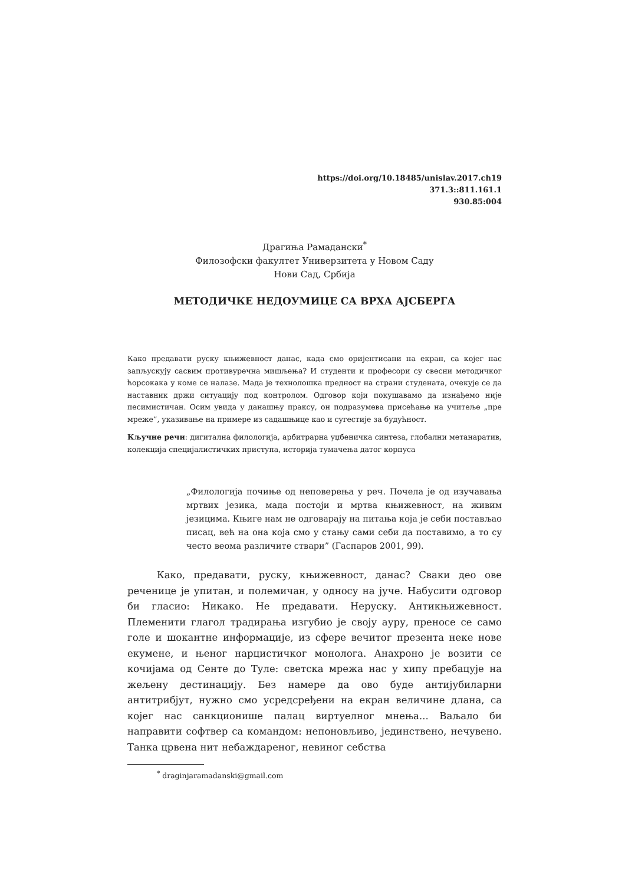https://doi.org/10.18485/unislav.2017.ch19
371.3::811.161.1
930.85:004
Драгиња Рамадански<sup>*</sup>
Филозофски факултет Универзитета у Новом Саду
Нови Сад, Србија
МЕТОДИЧКЕ НЕДОУМИЦЕ СА ВРХА АЈСБЕРГА
Како предавати руску књижевност данас, када смо оријентисани на екран, са којег нас запљускују сасвим противуречна мишљења? И студенти и професори су свесни методичког ћорсокака у коме се налазе. Мада је технолошка предност на страни студената, очекује се да наставник држи ситуацију под контролом. Одговор који покушавамо да изнађемо није песимистичан. Осим увида у данашњу праксу, он подразумева присећање на учитеље „пре мреже”, указивање на примере из садашњице као и сугестије за будућност.
Кључне речи: дигитална филологија, арбитрарна уџбеничка синтеза, глобални метанаратив, колекција специјалистичких приступа, историја тумачења датог корпуса
„Филологија почиње од неповерења у реч. Почела је од изучавања мртвих језика, мада постоји и мртва књижевност, на живим језицима. Књиге нам не одговарају на питања која је себи постављао писац, већ на она која смо у стању сами себи да поставимо, а то су често веома различите ствари” (Гаспаров 2001, 99).
Како, предавати, руску, књижевност, данас? Сваки део ове реченице је упитан, и полемичан, у односу на јуче. Набусити одговор би гласио: Никако. Не предавати. Неруску. Антикњижевност. Племенити глагол традирања изгубио је своју ауру, преносе се само голе и шокантне информације, из сфере вечитог презента неке нове екумене, и њеног нарцистичког монолога. Анахроно је возити се кочијама од Сенте до Туле: светска мрежа нас у хипу пребацује на жељену дестинацију. Без намере да ово буде антијубиларни антитрибјут, нужно смо усредсређени на екран величине длана, са којег нас санкционише палац виртуелног мнења... Ваљало би направити софтвер са командом: непоновљиво, јединствено, нечувено. Танка црвена нит небаждареног, невиног себства
<sup>*</sup> draginjaramadanski@gmail.com